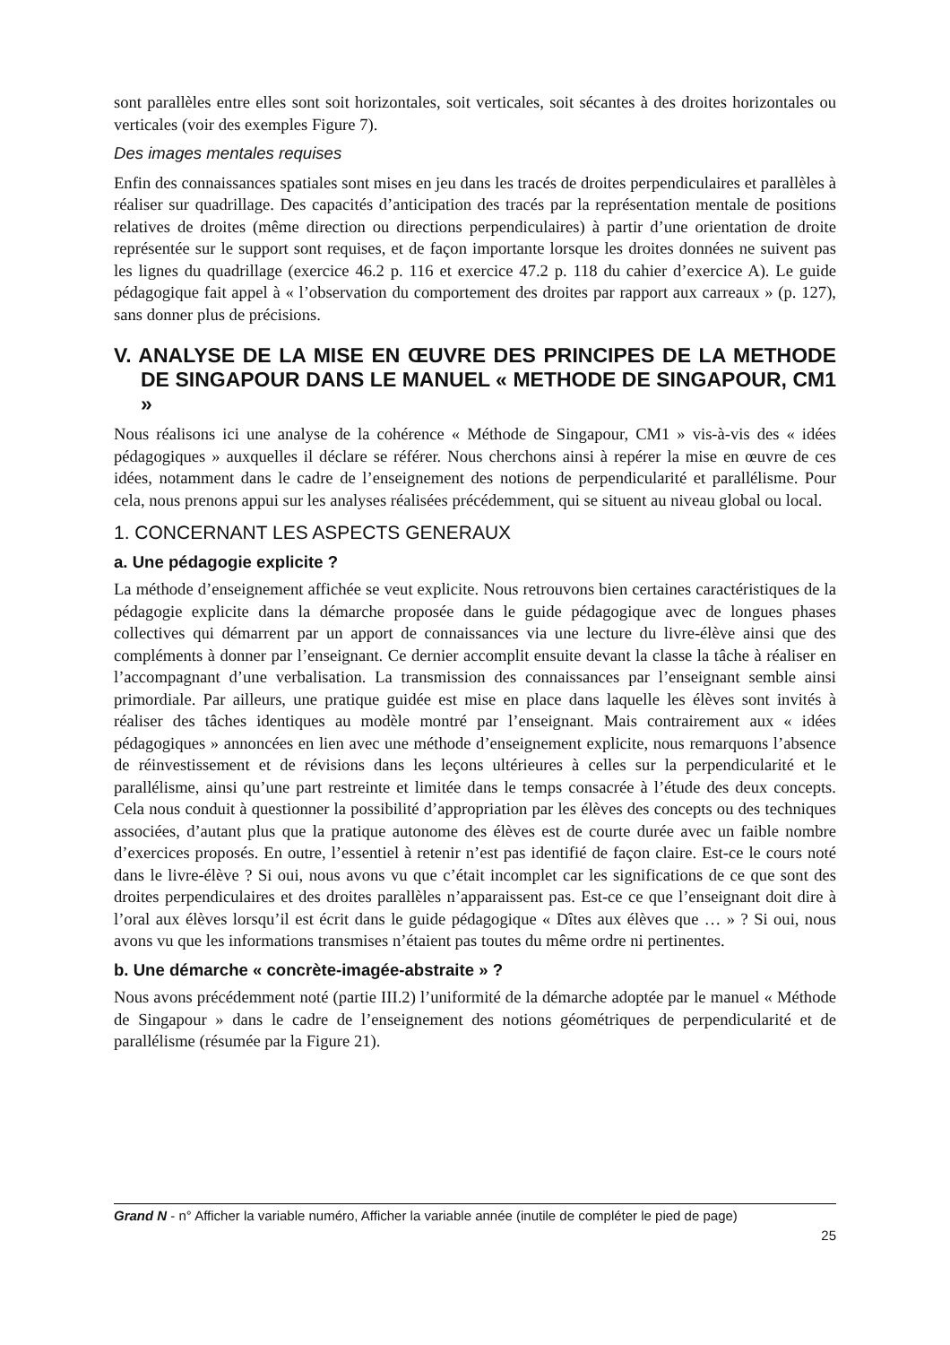sont parallèles entre elles sont soit horizontales, soit verticales, soit sécantes à des droites horizontales ou verticales (voir des exemples Figure 7).
Des images mentales requises
Enfin des connaissances spatiales sont mises en jeu dans les tracés de droites perpendiculaires et parallèles à réaliser sur quadrillage. Des capacités d’anticipation des tracés par la représentation mentale de positions relatives de droites (même direction ou directions perpendiculaires) à partir d’une orientation de droite représentée sur le support sont requises, et de façon importante lorsque les droites données ne suivent pas les lignes du quadrillage (exercice 46.2 p. 116 et exercice 47.2 p. 118 du cahier d’exercice A). Le guide pédagogique fait appel à « l’observation du comportement des droites par rapport aux carreaux » (p. 127), sans donner plus de précisions.
V. ANALYSE DE LA MISE EN ŒUVRE DES PRINCIPES DE LA METHODE DE SINGAPOUR DANS LE MANUEL « METHODE DE SINGAPOUR, CM1 »
Nous réalisons ici une analyse de la cohérence « Méthode de Singapour, CM1 » vis-à-vis des « idées pédagogiques » auxquelles il déclare se référer. Nous cherchons ainsi à repérer la mise en œuvre de ces idées, notamment dans le cadre de l’enseignement des notions de perpendicularité et parallélisme. Pour cela, nous prenons appui sur les analyses réalisées précédemment, qui se situent au niveau global ou local.
1. CONCERNANT LES ASPECTS GENERAUX
a. Une pédagogie explicite ?
La méthode d’enseignement affichée se veut explicite. Nous retrouvons bien certaines caractéristiques de la pédagogie explicite dans la démarche proposée dans le guide pédagogique avec de longues phases collectives qui démarrent par un apport de connaissances via une lecture du livre-élève ainsi que des compléments à donner par l’enseignant. Ce dernier accomplit ensuite devant la classe la tâche à réaliser en l’accompagnant d’une verbalisation. La transmission des connaissances par l’enseignant semble ainsi primordiale. Par ailleurs, une pratique guidée est mise en place dans laquelle les élèves sont invités à réaliser des tâches identiques au modèle montré par l’enseignant. Mais contrairement aux « idées pédagogiques » annoncées en lien avec une méthode d’enseignement explicite, nous remarquons l’absence de réinvestissement et de révisions dans les leçons ultérieures à celles sur la perpendicularité et le parallélisme, ainsi qu’une part restreinte et limitée dans le temps consacrée à l’étude des deux concepts. Cela nous conduit à questionner la possibilité d’appropriation par les élèves des concepts ou des techniques associées, d’autant plus que la pratique autonome des élèves est de courte durée avec un faible nombre d’exercices proposés. En outre, l’essentiel à retenir n’est pas identifié de façon claire. Est-ce le cours noté dans le livre-élève ? Si oui, nous avons vu que c’était incomplet car les significations de ce que sont des droites perpendiculaires et des droites parallèles n’apparaissent pas. Est-ce ce que l’enseignant doit dire à l’oral aux élèves lorsqu’il est écrit dans le guide pédagogique « Dîtes aux élèves que … » ? Si oui, nous avons vu que les informations transmises n’étaient pas toutes du même ordre ni pertinentes.
b. Une démarche « concrète-imagée-abstraite » ?
Nous avons précédemment noté (partie III.2) l’uniformité de la démarche adoptée par le manuel « Méthode de Singapour » dans le cadre de l’enseignement des notions géométriques de perpendicularité et de parallélisme (résumée par la Figure 21).
Grand N - n° Afficher la variable numéro, Afficher la variable année (inutile de compléter le pied de page)
25